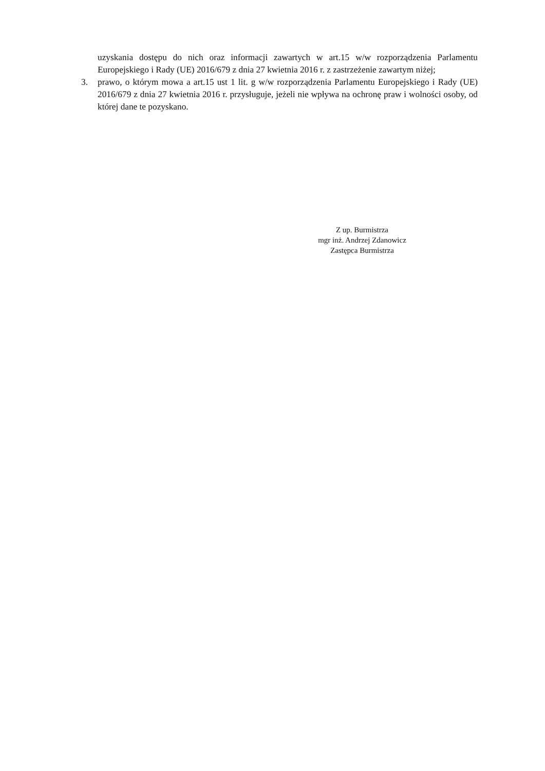uzyskania dostępu do nich oraz informacji zawartych w art.15 w/w rozporządzenia Parlamentu Europejskiego i Rady (UE) 2016/679 z dnia 27 kwietnia 2016 r. z zastrzeżenie zawartym niżej;
3. prawo, o którym mowa a art.15 ust 1 lit. g w/w rozporządzenia Parlamentu Europejskiego i Rady (UE) 2016/679 z dnia 27 kwietnia 2016 r. przysługuje, jeżeli nie wpływa na ochronę praw i wolności osoby, od której dane te pozyskano.
Z up. Burmistrza
mgr inż. Andrzej Zdanowicz
Zastępca Burmistrza